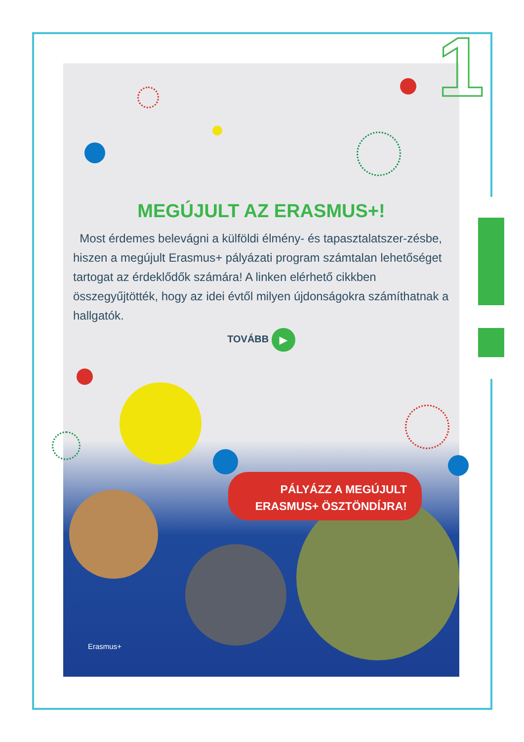1
MEGÚJULT AZ ERASMUS+!
Most érdemes belevágni a külföldi élmény- és tapasztalatszer-zésbe, hiszen a megújult Erasmus+ pályázati program számtalan lehetőséget tartogat az érdeklődők számára! A linken elérhető cikkben összegyűjtötték, hogy az idei évtől milyen újdonságokra számíthatnak a hallgatók.
TOVÁBB ▶
PÁLYÁZZ A MEGÚJULT
ERASMUS+ ÖSZTÖNDÍJRA!
Erasmus+